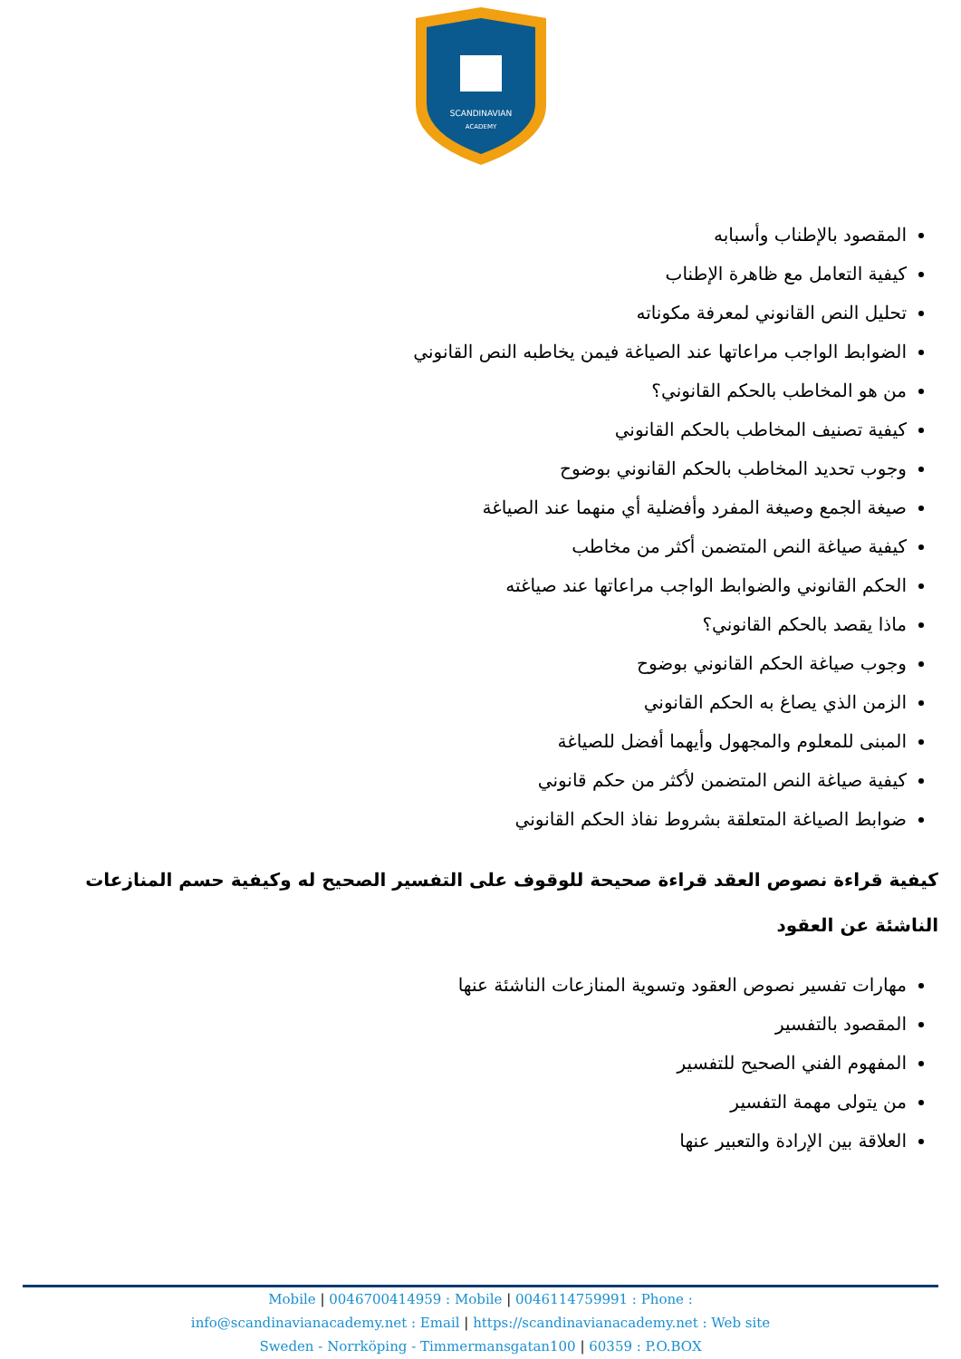SCANDINAVIAN
ACADEMY
المقصود بالإطناب وأسبابه
كيفية التعامل مع ظاهرة الإطناب
تحليل النص القانوني لمعرفة مكوناته
الضوابط الواجب مراعاتها عند الصياغة فيمن يخاطبه النص القانوني
من هو المخاطب بالحكم القانوني؟
كيفية تصنيف المخاطب بالحكم القانوني
وجوب تحديد المخاطب بالحكم القانوني بوضوح
صيغة الجمع وصيغة المفرد وأفضلية أي منهما عند الصياغة
كيفية صياغة النص المتضمن أكثر من مخاطب
الحكم القانوني والضوابط الواجب مراعاتها عند صياغته
ماذا يقصد بالحكم القانوني؟
وجوب صياغة الحكم القانوني بوضوح
الزمن الذي يصاغ به الحكم القانوني
المبنى للمعلوم والمجهول وأيهما أفضل للصياغة
كيفية صياغة النص المتضمن لأكثر من حكم قانوني
ضوابط الصياغة المتعلقة بشروط نفاذ الحكم القانوني
كيفية قراءة نصوص العقد قراءة صحيحة للوقوف على التفسير الصحيح له وكيفية حسم المنازعات الناشئة عن العقود
مهارات تفسير نصوص العقود وتسوية المنازعات الناشئة عنها
المقصود بالتفسير
المفهوم الفني الصحيح للتفسير
من يتولى مهمة التفسير
العلاقة بين الإرادة والتعبير عنها
Mobile | 0046700414959 : Mobile | 0046114759991 : Phone :
info@scandinavianacademy.net : Email | https://scandinavianacademy.net : Web site
Sweden - Norrköping - Timmermansgatan100 | 60359 : P.O.BOX